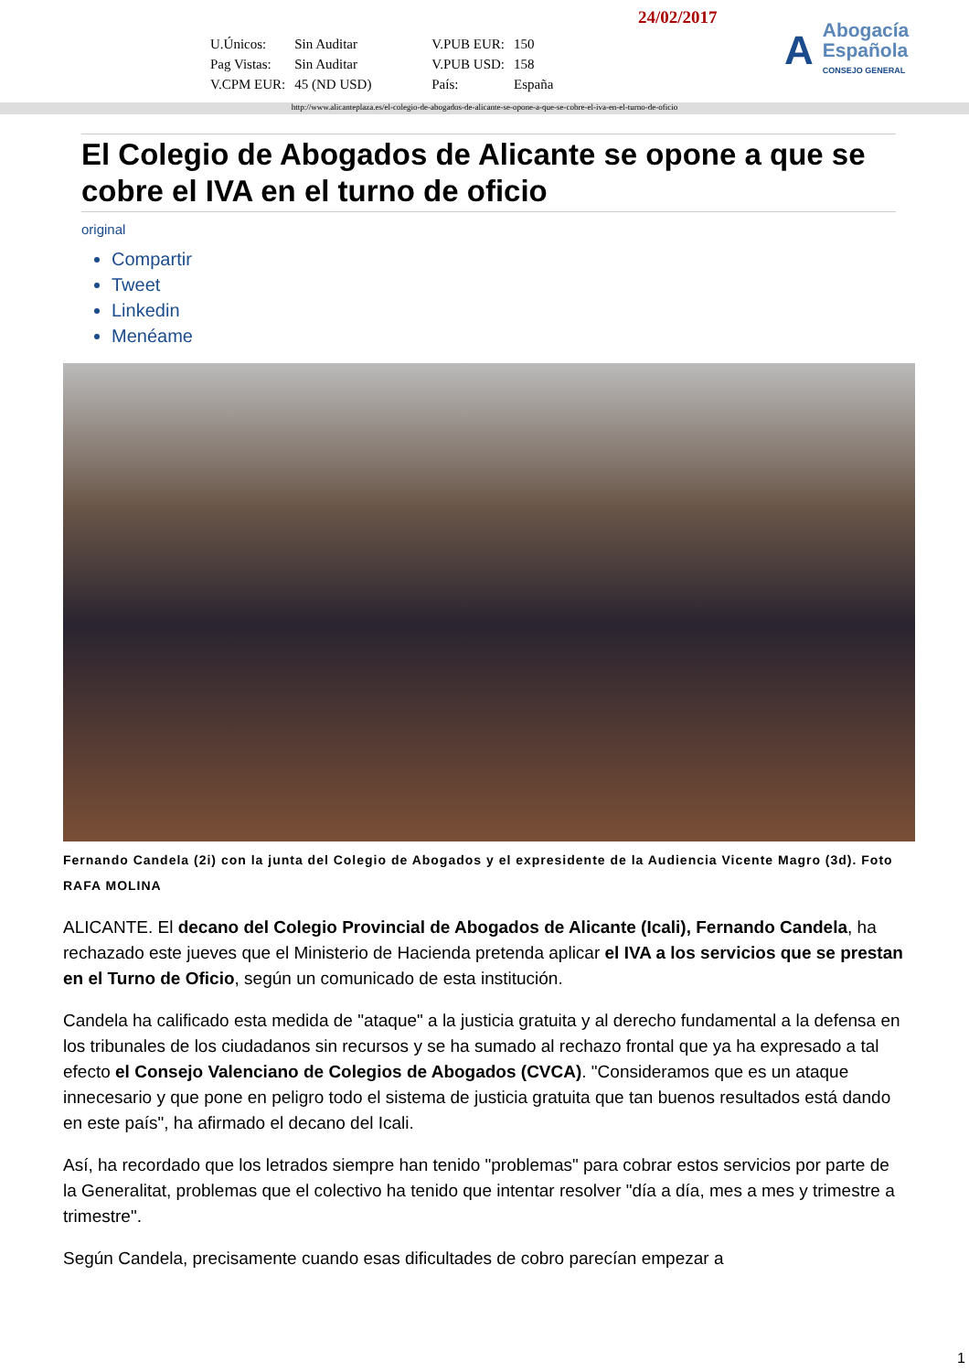24/02/2017
| U.Únicos: | Sin Auditar | V.PUB EUR: | 150 |
| Pag Vistas: | Sin Auditar | V.PUB USD: | 158 |
| V.CPM EUR: | 45 (ND USD) | País: | España |
A
Abogacía
Española
CONSEJO GENERAL
http://www.alicanteplaza.es/el-colegio-de-abogados-de-alicante-se-opone-a-que-se-cobre-el-iva-en-el-turno-de-oficio
El Colegio de Abogados de Alicante se opone a que se cobre el IVA en el turno de oficio
original
Compartir
Tweet
Linkedin
Menéame
Fernando Candela (2i) con la junta del Colegio de Abogados y el expresidente de la Audiencia Vicente Magro (3d). Foto RAFA MOLINA
ALICANTE. El decano del Colegio Provincial de Abogados de Alicante (Icali), Fernando Candela, ha rechazado este jueves que el Ministerio de Hacienda pretenda aplicar el IVA a los servicios que se prestan en el Turno de Oficio, según un comunicado de esta institución.
Candela ha calificado esta medida de "ataque" a la justicia gratuita y al derecho fundamental a la defensa en los tribunales de los ciudadanos sin recursos y se ha sumado al rechazo frontal que ya ha expresado a tal efecto el Consejo Valenciano de Colegios de Abogados (CVCA). "Consideramos que es un ataque innecesario y que pone en peligro todo el sistema de justicia gratuita que tan buenos resultados está dando en este país", ha afirmado el decano del Icali.
Así, ha recordado que los letrados siempre han tenido "problemas" para cobrar estos servicios por parte de la Generalitat, problemas que el colectivo ha tenido que intentar resolver "día a día, mes a mes y trimestre a trimestre".
Según Candela, precisamente cuando esas dificultades de cobro parecían empezar a
1